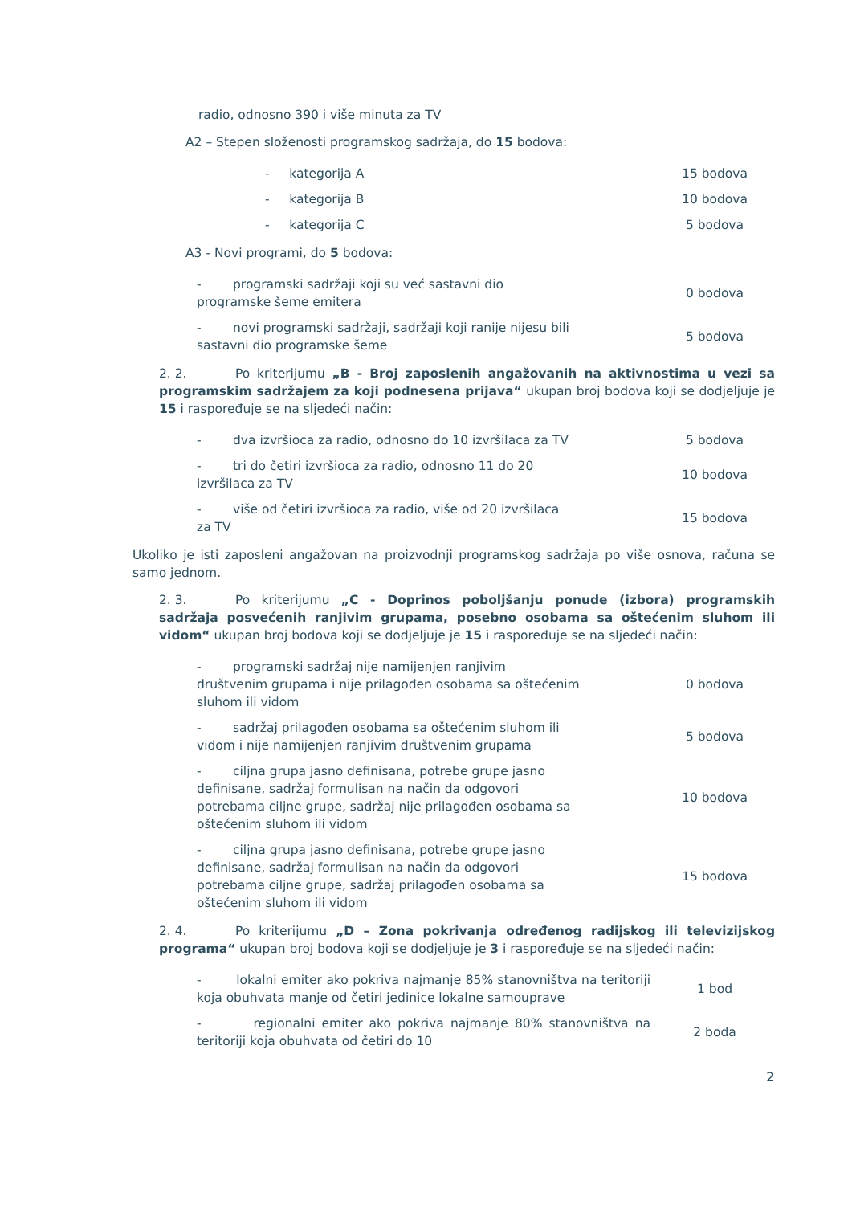radio, odnosno 390 i više minuta za TV
A2 – Stepen složenosti programskog sadržaja, do 15 bodova:
| - kategorija A | 15 bodova |
| - kategorija B | 10 bodova |
| - kategorija C | 5 bodova |
A3 - Novi programi, do 5 bodova:
| - programski sadržaji koji su već sastavni dio programske šeme emitera | 0 bodova |
| - novi programski sadržaji, sadržaji koji ranije nijesu bili sastavni dio programske šeme | 5 bodova |
2. 2. Po kriterijumu „B - Broj zaposlenih angažovanih na aktivnostima u vezi sa programskim sadržajem za koji podnesena prijava“ ukupan broj bodova koji se dodjeljuje je 15 i raspoređuje se na sljedeći način:
| - dva izvršioca za radio, odnosno do 10 izvršilaca za TV | 5 bodova |
| - tri do četiri izvršioca za radio, odnosno 11 do 20 izvršilaca za TV | 10 bodova |
| - više od četiri izvršioca za radio, više od 20 izvršilaca za TV | 15 bodova |
Ukoliko je isti zaposleni angažovan na proizvodnji programskog sadržaja po više osnova, računa se samo jednom.
2. 3. Po kriterijumu „C - Doprinos poboljšanju ponude (izbora) programskih sadržaja posvećenih ranjivim grupama, posebno osobama sa oštećenim sluhom ili vidom“ ukupan broj bodova koji se dodjeljuje je 15 i raspoređuje se na sljedeći način:
| - programski sadržaj nije namijenjen ranjivim društvenim grupama i nije prilagođen osobama sa oštećenim sluhom ili vidom | 0 bodova |
| - sadržaj prilagođen osobama sa oštećenim sluhom ili vidom i nije namijenjen ranjivim društvenim grupama | 5 bodova |
| - ciljna grupa jasno definisana, potrebe grupe jasno definisane, sadržaj formulisan na način da odgovori potrebama ciljne grupe, sadržaj nije prilagođen osobama sa oštećenim sluhom ili vidom | 10 bodova |
| - ciljna grupa jasno definisana, potrebe grupe jasno definisane, sadržaj formulisan na način da odgovori potrebama ciljne grupe, sadržaj prilagođen osobama sa oštećenim sluhom ili vidom | 15 bodova |
2. 4. Po kriterijumu „D – Zona pokrivanja određenog radijskog ili televizijskog programa“ ukupan broj bodova koji se dodjeljuje je 3 i raspoređuje se na sljedeći način:
| - lokalni emiter ako pokriva najmanje 85% stanovništva na teritoriji koja obuhvata manje od četiri jedinice lokalne samouprave | 1 bod |
| - regionalni emiter ako pokriva najmanje 80% stanovništva na teritoriji koja obuhvata od četiri do 10 | 2 boda |
2